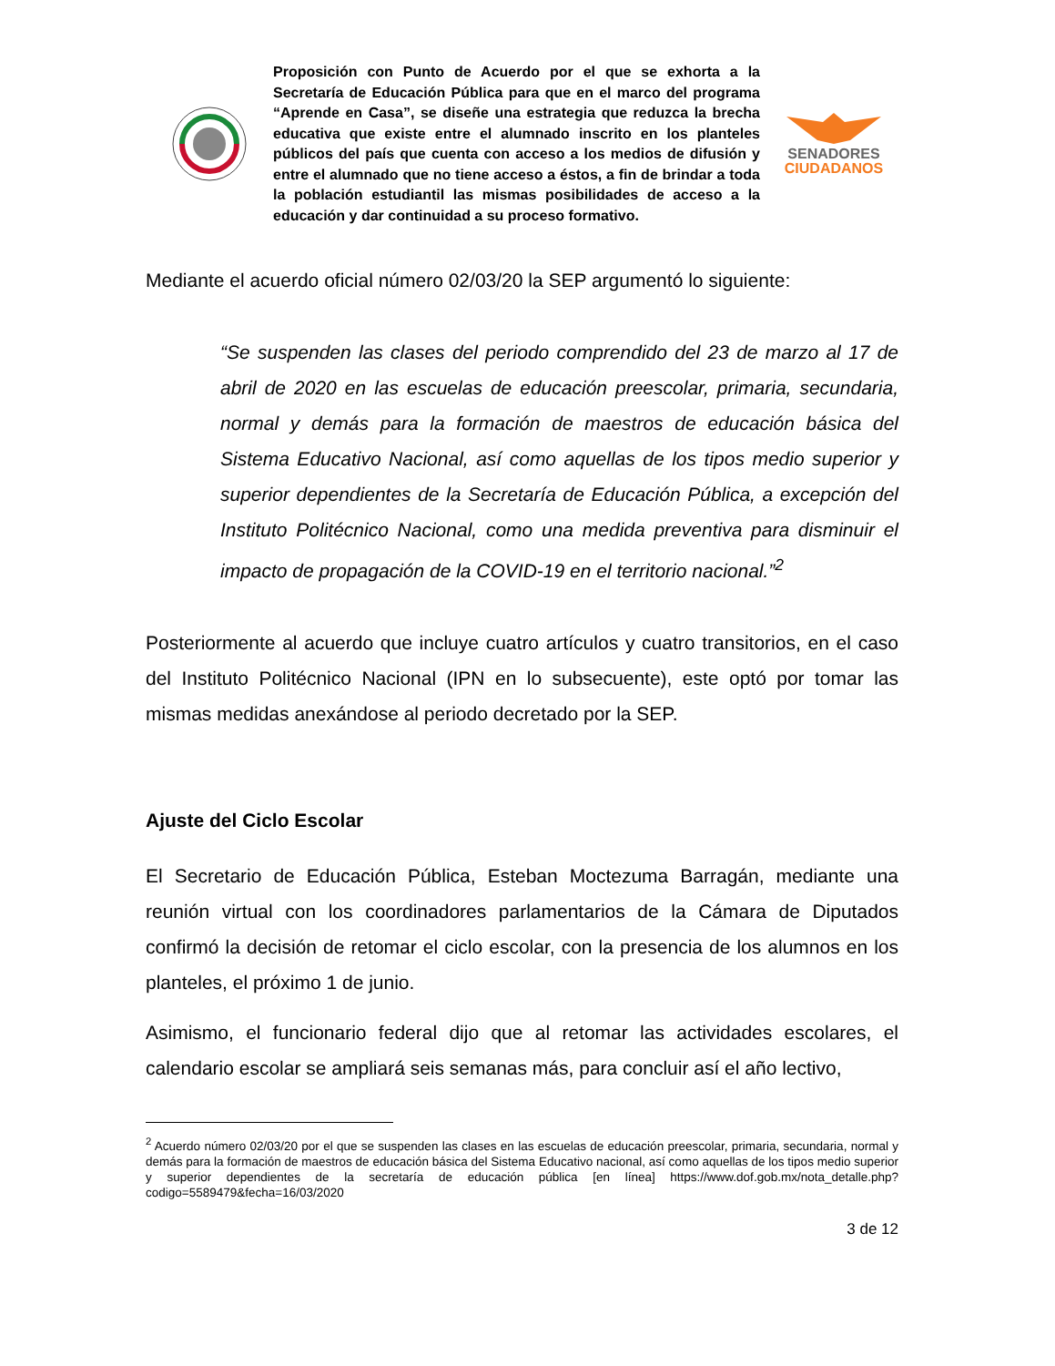Proposición con Punto de Acuerdo por el que se exhorta a la Secretaría de Educación Pública para que en el marco del programa “Aprende en Casa”, se diseñe una estrategia que reduzca la brecha educativa que existe entre el alumnado inscrito en los planteles públicos del país que cuenta con acceso a los medios de difusión y entre el alumnado que no tiene acceso a éstos, a fin de brindar a toda la población estudiantil las mismas posibilidades de acceso a la educación y dar continuidad a su proceso formativo.
SENADORES
CIUDADANOS
Mediante el acuerdo oficial número 02/03/20 la SEP argumentó lo siguiente:
“Se suspenden las clases del periodo comprendido del 23 de marzo al 17 de abril de 2020 en las escuelas de educación preescolar, primaria, secundaria, normal y demás para la formación de maestros de educación básica del Sistema Educativo Nacional, así como aquellas de los tipos medio superior y superior dependientes de la Secretaría de Educación Pública, a excepción del Instituto Politécnico Nacional, como una medida preventiva para disminuir el impacto de propagación de la COVID-19 en el territorio nacional.”<sup>2</sup>
Posteriormente al acuerdo que incluye cuatro artículos y cuatro transitorios, en el caso del Instituto Politécnico Nacional (IPN en lo subsecuente), este optó por tomar las mismas medidas anexándose al periodo decretado por la SEP.
Ajuste del Ciclo Escolar
El Secretario de Educación Pública, Esteban Moctezuma Barragán, mediante una reunión virtual con los coordinadores parlamentarios de la Cámara de Diputados confirmó la decisión de retomar el ciclo escolar, con la presencia de los alumnos en los planteles, el próximo 1 de junio.
Asimismo, el funcionario federal dijo que al retomar las actividades escolares, el calendario escolar se ampliará seis semanas más, para concluir así el año lectivo,
<sup>2</sup> Acuerdo número 02/03/20 por el que se suspenden las clases en las escuelas de educación preescolar, primaria, secundaria, normal y demás para la formación de maestros de educación básica del Sistema Educativo nacional, así como aquellas de los tipos medio superior y superior dependientes de la secretaría de educación pública [en línea] https://www.dof.gob.mx/nota_detalle.php?codigo=5589479&fecha=16/03/2020
3 de 12